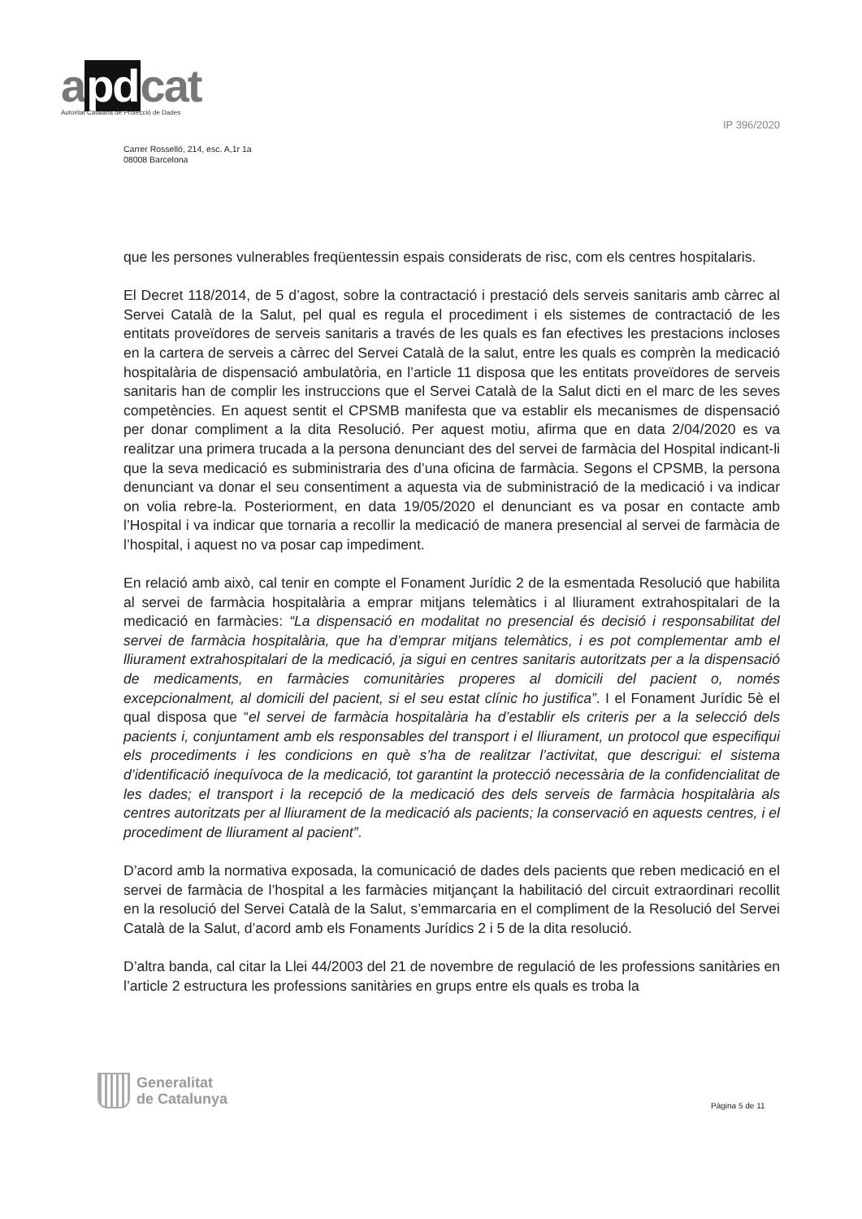apdcat
Autoritat Catalana de Protecció de Dades
IP 396/2020
Carrer Rosselló, 214, esc. A,1r 1a
08008 Barcelona
que les persones vulnerables freqüentessin espais considerats de risc, com els centres hospitalaris.
El Decret 118/2014, de 5 d’agost, sobre la contractació i prestació dels serveis sanitaris amb càrrec al Servei Català de la Salut, pel qual es regula el procediment i els sistemes de contractació de les entitats proveïdores de serveis sanitaris a través de les quals es fan efectives les prestacions incloses en la cartera de serveis a càrrec del Servei Català de la salut, entre les quals es comprèn la medicació hospitalària de dispensació ambulatòria, en l’article 11 disposa que les entitats proveïdores de serveis sanitaris han de complir les instruccions que el Servei Català de la Salut dicti en el marc de les seves competències. En aquest sentit el CPSMB manifesta que va establir els mecanismes de dispensació per donar compliment a la dita Resolució. Per aquest motiu, afirma que en data 2/04/2020 es va realitzar una primera trucada a la persona denunciant des del servei de farmàcia del Hospital indicant-li que la seva medicació es subministraria des d’una oficina de farmàcia. Segons el CPSMB, la persona denunciant va donar el seu consentiment a aquesta via de subministració de la medicació i va indicar on volia rebre-la. Posteriorment, en data 19/05/2020 el denunciant es va posar en contacte amb l’Hospital i va indicar que tornaria a recollir la medicació de manera presencial al servei de farmàcia de l’hospital, i aquest no va posar cap impediment.
En relació amb això, cal tenir en compte el Fonament Jurídic 2 de la esmentada Resolució que habilita al servei de farmàcia hospitalària a emprar mitjans telemàtics i al lliurament extrahospitalari de la medicació en farmàcies: “La dispensació en modalitat no presencial és decisió i responsabilitat del servei de farmàcia hospitalària, que ha d’emprar mitjans telemàtics, i es pot complementar amb el lliurament extrahospitalari de la medicació, ja sigui en centres sanitaris autoritzats per a la dispensació de medicaments, en farmàcies comunitàries properes al domicili del pacient o, només excepcionalment, al domicili del pacient, si el seu estat clínic ho justifica”. I el Fonament Jurídic 5è el qual disposa que “el servei de farmàcia hospitalària ha d’establir els criteris per a la selecció dels pacients i, conjuntament amb els responsables del transport i el lliurament, un protocol que especifiqui els procediments i les condicions en què s’ha de realitzar l’activitat, que descrigui: el sistema d’identificació inequívoca de la medicació, tot garantint la protecció necessària de la confidencialitat de les dades; el transport i la recepció de la medicació des dels serveis de farmàcia hospitalària als centres autoritzats per al lliurament de la medicació als pacients; la conservació en aquests centres, i el procediment de lliurament al pacient”.
D’acord amb la normativa exposada, la comunicació de dades dels pacients que reben medicació en el servei de farmàcia de l’hospital a les farmàcies mitjançant la habilitació del circuit extraordinari recollit en la resolució del Servei Català de la Salut, s’emmarcaria en el compliment de la Resolució del Servei Català de la Salut, d’acord amb els Fonaments Jurídics 2 i 5 de la dita resolució.
D’altra banda, cal citar la Llei 44/2003 del 21 de novembre de regulació de les professions sanitàries en l’article 2 estructura les professions sanitàries en grups entre els quals es troba la
Generalitat
de Catalunya
Pàgina 5 de 11